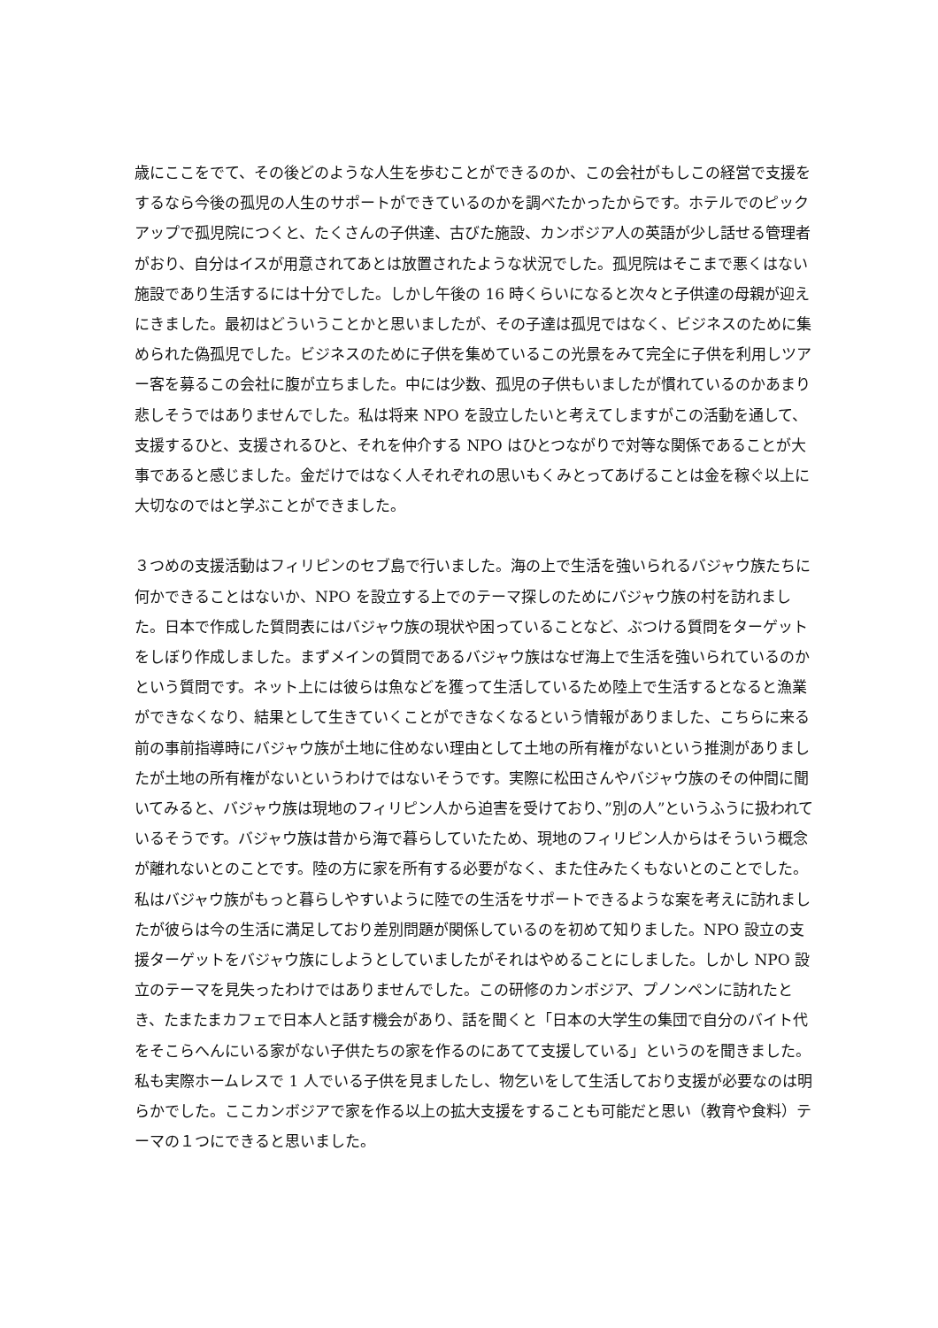歳にここをでて、その後どのような人生を歩むことができるのか、この会社がもしこの経営で支援をするなら今後の孤児の人生のサポートができているのかを調べたかったからです。ホテルでのピックアップで孤児院につくと、たくさんの子供達、古びた施設、カンボジア人の英語が少し話せる管理者がおり、自分はイスが用意されてあとは放置されたような状況でした。孤児院はそこまで悪くはない施設であり生活するには十分でした。しかし午後の 16 時くらいになると次々と子供達の母親が迎えにきました。最初はどういうことかと思いましたが、その子達は孤児ではなく、ビジネスのために集められた偽孤児でした。ビジネスのために子供を集めているこの光景をみて完全に子供を利用しツアー客を募るこの会社に腹が立ちました。中には少数、孤児の子供もいましたが慣れているのかあまり悲しそうではありませんでした。私は将来 NPO を設立したいと考えてしますがこの活動を通して、支援するひと、支援されるひと、それを仲介する NPO はひとつながりで対等な関係であることが大事であると感じました。金だけではなく人それぞれの思いもくみとってあげることは金を稼ぐ以上に大切なのではと学ぶことができました。
３つめの支援活動はフィリピンのセブ島で行いました。海の上で生活を強いられるバジャウ族たちに何かできることはないか、NPO を設立する上でのテーマ探しのためにバジャウ族の村を訪れました。日本で作成した質問表にはバジャウ族の現状や困っていることなど、ぶつける質問をターゲットをしぼり作成しました。まずメインの質問であるバジャウ族はなぜ海上で生活を強いられているのかという質問です。ネット上には彼らは魚などを獲って生活しているため陸上で生活するとなると漁業ができなくなり、結果として生きていくことができなくなるという情報がありました、こちらに来る前の事前指導時にバジャウ族が土地に住めない理由として土地の所有権がないという推測がありましたが土地の所有権がないというわけではないそうです。実際に松田さんやバジャウ族のその仲間に聞いてみると、バジャウ族は現地のフィリピン人から迫害を受けており、”別の人”というふうに扱われているそうです。バジャウ族は昔から海で暮らしていたため、現地のフィリピン人からはそういう概念が離れないとのことです。陸の方に家を所有する必要がなく、また住みたくもないとのことでした。私はバジャウ族がもっと暮らしやすいように陸での生活をサポートできるような案を考えに訪れましたが彼らは今の生活に満足しており差別問題が関係しているのを初めて知りました。NPO 設立の支援ターゲットをバジャウ族にしようとしていましたがそれはやめることにしました。しかし NPO 設立のテーマを見失ったわけではありませんでした。この研修のカンボジア、プノンペンに訪れたとき、たまたまカフェで日本人と話す機会があり、話を聞くと「日本の大学生の集団で自分のバイト代をそこらへんにいる家がない子供たちの家を作るのにあてて支援している」というのを聞きました。私も実際ホームレスで 1 人でいる子供を見ましたし、物乞いをして生活しており支援が必要なのは明らかでした。ここカンボジアで家を作る以上の拡大支援をすることも可能だと思い（教育や食料）テーマの１つにできると思いました。